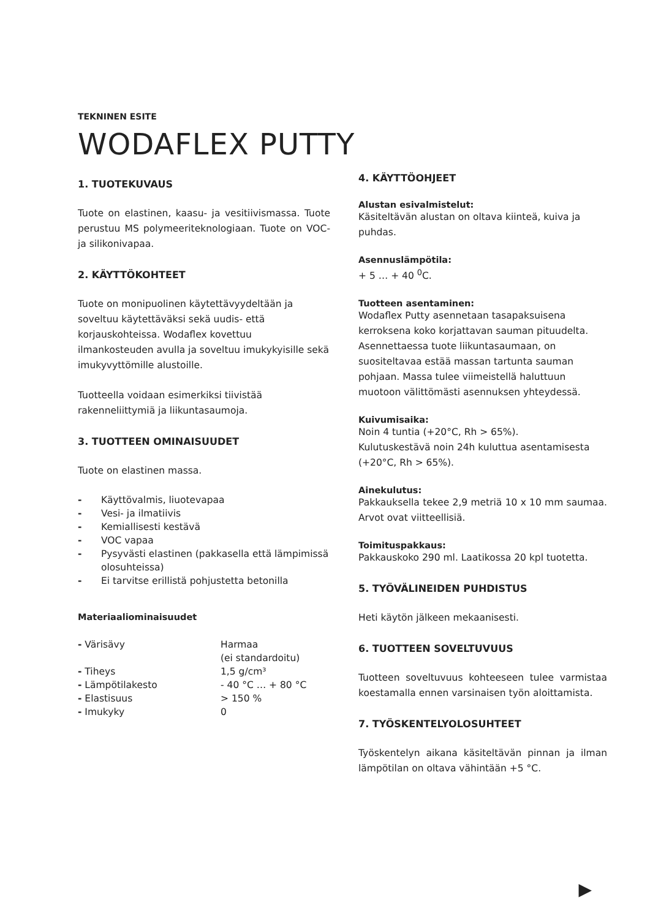TEKNINEN ESITE
WODAFLEX PUTTY
1. TUOTEKUVAUS
Tuote on elastinen, kaasu- ja vesitiivismassa. Tuote perustuu MS polymeeriteknologiaan. Tuote on VOC- ja silikonivapaa.
2. KÄYTTÖKOHTEET
Tuote on monipuolinen käytettävyydeltään ja soveltuu käytettäväksi sekä uudis- että korjauskohteissa. Wodaflex kovettuu ilmankosteuden avulla ja soveltuu imukykyisille sekä imukyvyttömille alustoille.
Tuotteella voidaan esimerkiksi tiivistää rakenneliittymiä ja liikuntasaumoja.
3. TUOTTEEN OMINAISUUDET
Tuote on elastinen massa.
- Käyttövalmis, liuotevapaa
- Vesi- ja ilmatiivis
- Kemiallisesti kestävä
- VOC vapaa
- Pysyvästi elastinen (pakkasella että lämpimissä olosuhteissa)
- Ei tarvitse erillistä pohjustetta betonilla
Materiaaliominaisuudet
| - Värisävy | Harmaa (ei standardoitu) |
| - Tiheys | 1,5 g/cm³ |
| - Lämpötilakesto | - 40 °C … + 80 °C |
| - Elastisuus | > 150 % |
| - Imukyky | 0 |
4. KÄYTTÖOHJEET
Alustan esivalmistelut:
Käsiteltävän alustan on oltava kiinteä, kuiva ja puhdas.
Asennuslämpötila:
+ 5 … + 40 <sup>0</sup>C.
Tuotteen asentaminen:
Wodaflex Putty asennetaan tasapaksuisena kerroksena koko korjattavan sauman pituudelta. Asennettaessa tuote liikuntasaumaan, on suositeltavaa estää massan tartunta sauman pohjaan. Massa tulee viimeistellä haluttuun muotoon välittömästi asennuksen yhteydessä.
Kuivumisaika:
Noin 4 tuntia (+20°C, Rh > 65%).
Kulutuskestävä noin 24h kuluttua asentamisesta (+20°C, Rh > 65%).
Ainekulutus:
Pakkauksella tekee 2,9 metriä 10 x 10 mm saumaa. Arvot ovat viitteellisiä.
Toimituspakkaus:
Pakkauskoko 290 ml. Laatikossa 20 kpl tuotetta.
5. TYÖVÄLINEIDEN PUHDISTUS
Heti käytön jälkeen mekaanisesti.
6. TUOTTEEN SOVELTUVUUS
Tuotteen soveltuvuus kohteeseen tulee varmistaa koestamalla ennen varsinaisen työn aloittamista.
7. TYÖSKENTELYOLOSUHTEET
Työskentelyn aikana käsiteltävän pinnan ja ilman lämpötilan on oltava vähintään +5 °C.
▶